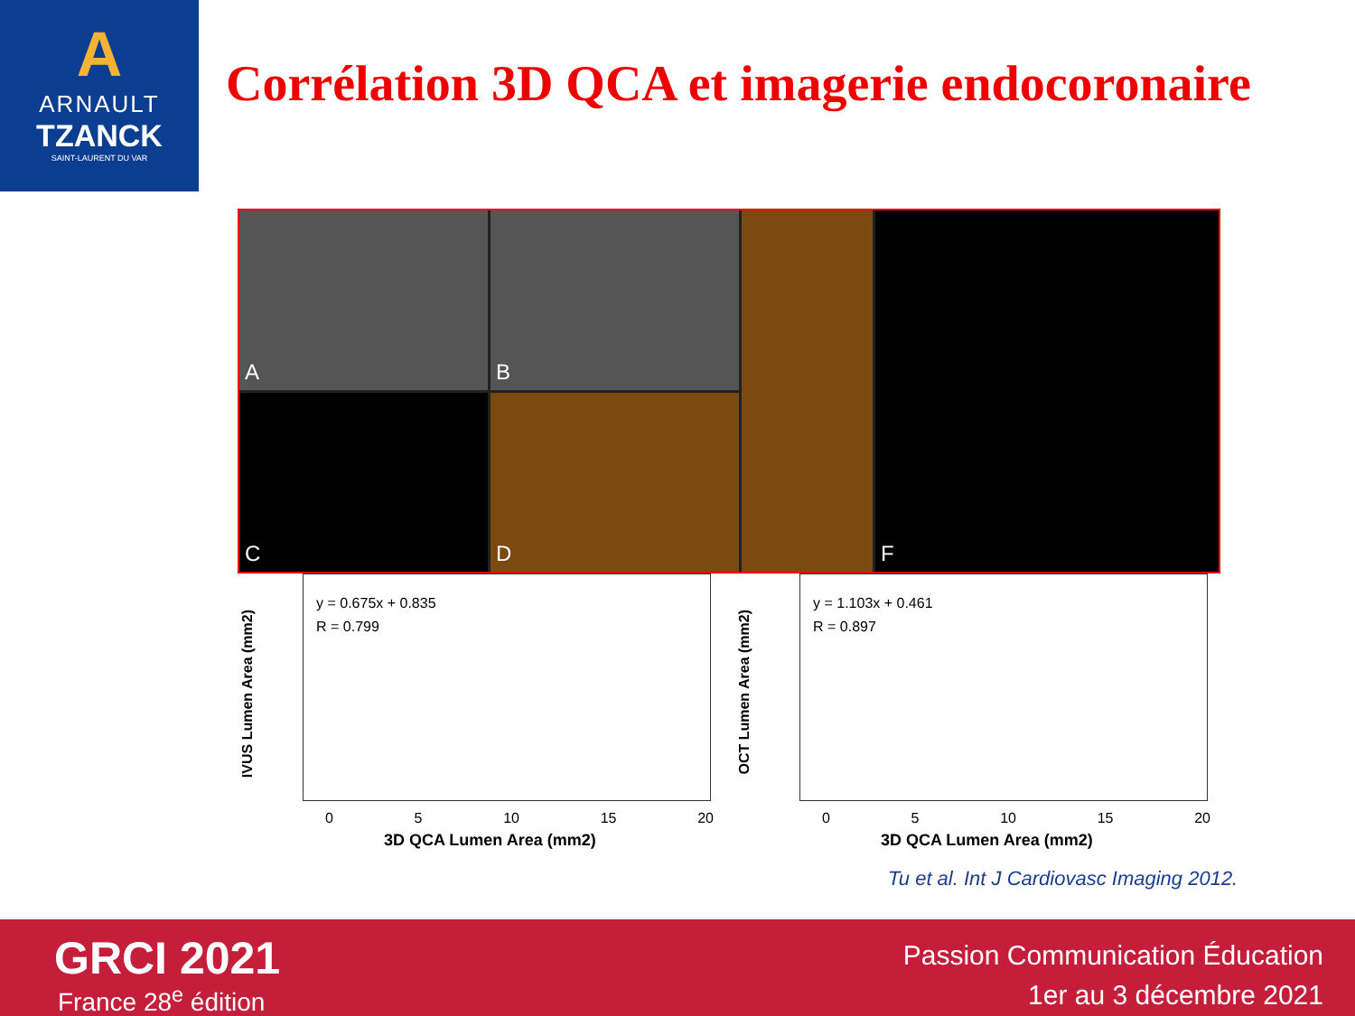A
ARNAULT
TZANCK
SAINT-LAURENT DU VAR
Corrélation 3D QCA et imagerie endocoronaire
A
B
F
C
D
IVUS Lumen Area (mm2)
y = 0.675x + 0.835
R = 0.799
0 5 10 15 20
3D QCA Lumen Area (mm2)
OCT Lumen Area (mm2)
y = 1.103x + 0.461
R = 0.897
0 5 10 15 20
3D QCA Lumen Area (mm2)
Tu et al. Int J Cardiovasc Imaging 2012.
GRCI 2021
France 28<sup>e</sup> édition
Passion Communication Éducation
1er au 3 décembre 2021